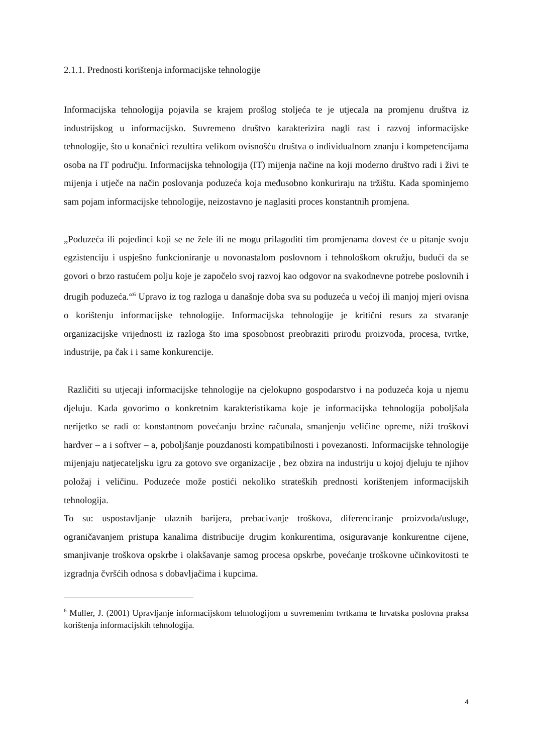2.1.1. Prednosti korištenja informacijske tehnologije
Informacijska tehnologija pojavila se krajem prošlog stoljeća te je utjecala na promjenu društva iz industrijskog u informacijsko. Suvremeno društvo karakterizira nagli rast i razvoj informacijske tehnologije, što u konačnici rezultira velikom ovisnošću društva o individualnom znanju i kompetencijama osoba na IT području. Informacijska tehnologija (IT) mijenja načine na koji moderno društvo radi i živi te mijenja i utječe na način poslovanja poduzeća koja međusobno konkuriraju na tržištu. Kada spominjemo sam pojam informacijske tehnologije, neizostavno je naglasiti proces konstantnih promjena.
„Poduzeća ili pojedinci koji se ne žele ili ne mogu prilagoditi tim promjenama dovest će u pitanje svoju egzistenciju i uspješno funkcioniranje u novonastalom poslovnom i tehnološkom okružju, budući da se govori o brzo rastućem polju koje je započelo svoj razvoj kao odgovor na svakodnevne potrebe poslovnih i drugih poduzeća.“<sup>6</sup> Upravo iz tog razloga u današnje doba sva su poduzeća u većoj ili manjoj mjeri ovisna o korištenju informacijske tehnologije. Informacijska tehnologije je kritični resurs za stvaranje organizacijske vrijednosti iz razloga što ima sposobnost preobraziti prirodu proizvoda, procesa, tvrtke, industrije, pa čak i i same konkurencije.
Različiti su utjecaji informacijske tehnologije na cjelokupno gospodarstvo i na poduzeća koja u njemu djeluju. Kada govorimo o konkretnim karakteristikama koje je informacijska tehnologija poboljšala nerijetko se radi o: konstantnom povećanju brzine računala, smanjenju veličine opreme, niži troškovi hardver – a i softver – a, poboljšanje pouzdanosti kompatibilnosti i povezanosti. Informacijske tehnologije mijenjaju natjecateljsku igru za gotovo sve organizacije , bez obzira na industriju u kojoj djeluju te njihov položaj i veličinu. Poduzeće može postići nekoliko strateških prednosti korištenjem informacijskih tehnologija.
To su: uspostavljanje ulaznih barijera, prebacivanje troškova, diferenciranje proizvoda/usluge, ograničavanjem pristupa kanalima distribucije drugim konkurentima, osiguravanje konkurentne cijene, smanjivanje troškova opskrbe i olakšavanje samog procesa opskrbe, povećanje troškovne učinkovitosti te izgradnja čvršćih odnosa s dobavljačima i kupcima.
<sup>6</sup> Muller, J. (2001) Upravljanje informacijskom tehnologijom u suvremenim tvrtkama te hrvatska poslovna praksa korištenja informacijskih tehnologija.
4